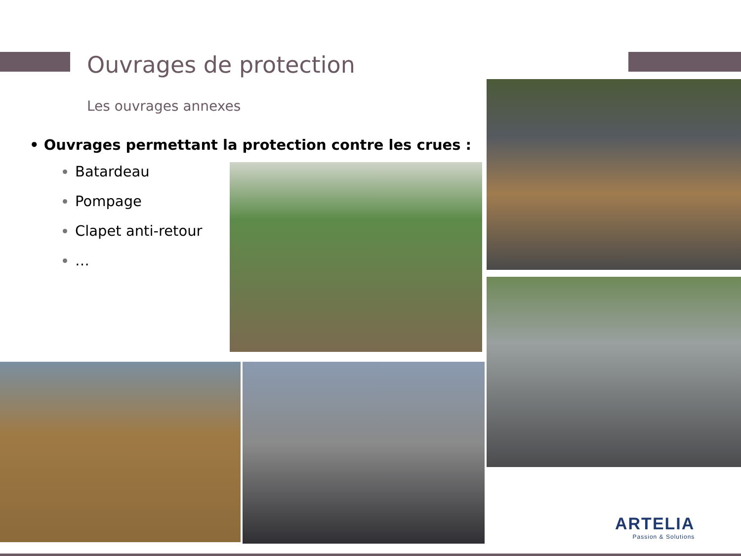Ouvrages de protection
Les ouvrages annexes
• Ouvrages permettant la protection contre les crues :
Batardeau
Pompage
Clapet anti-retour
…
ARTELIA
Passion & Solutions